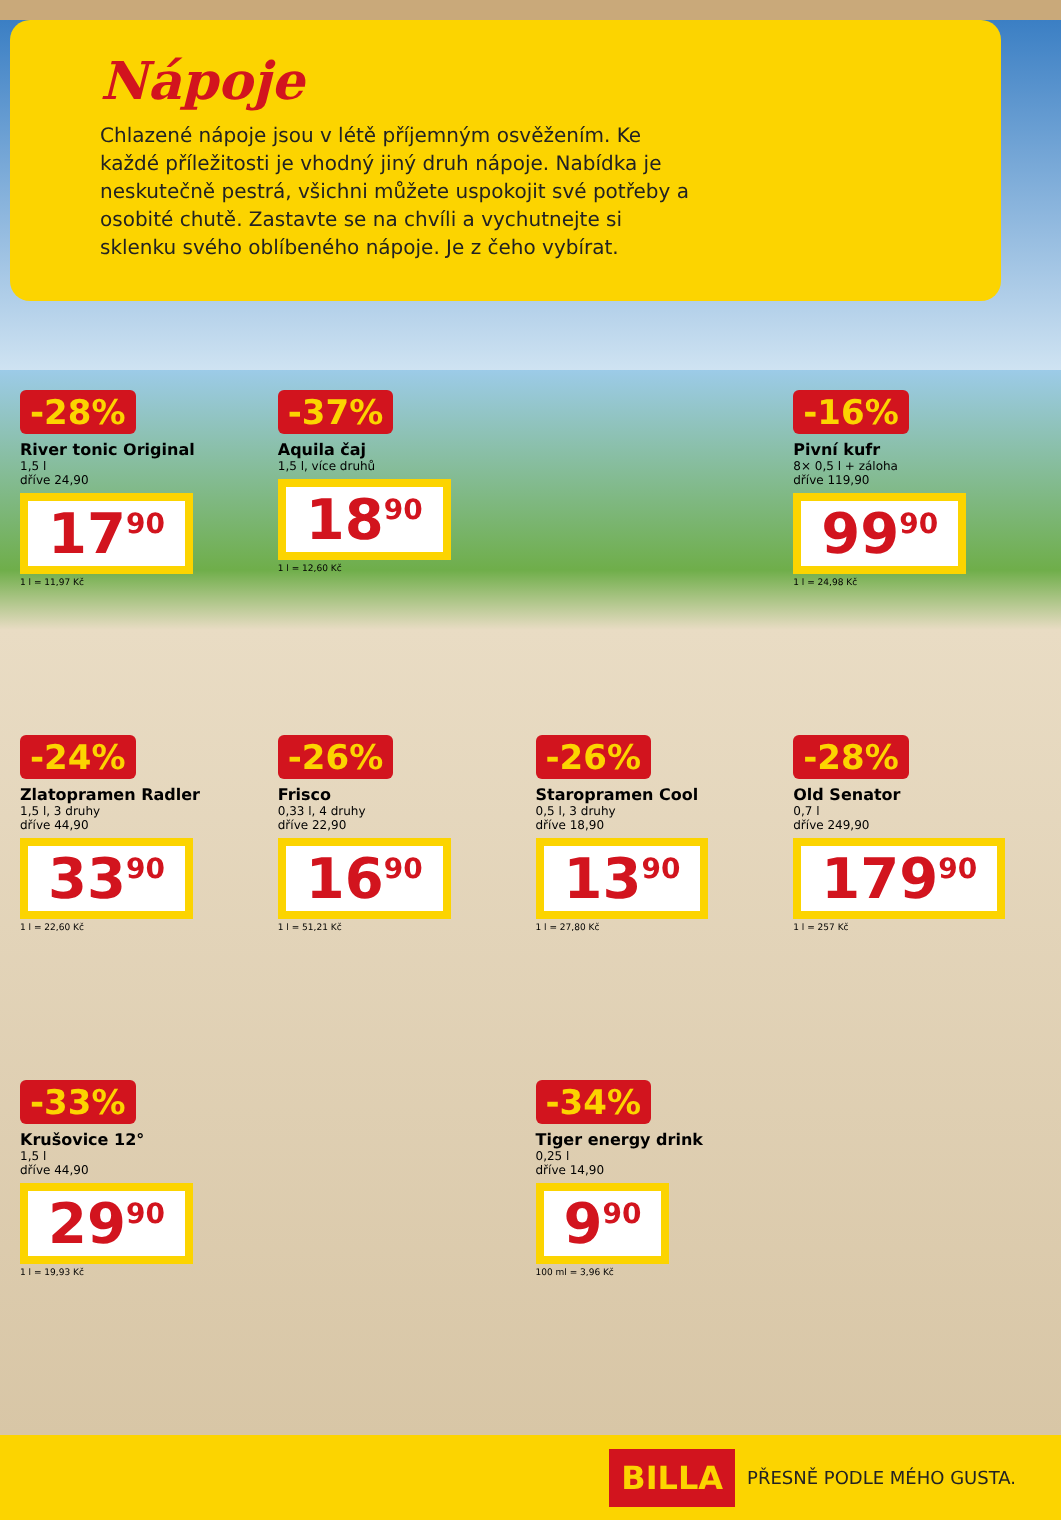Nápoje
Chlazené nápoje jsou v létě příjemným osvěžením. Ke každé příležitosti je vhodný jiný druh nápoje. Nabídka je neskutečně pestrá, všichni můžete uspokojit své potřeby a osobité chutě. Zastavte se na chvíli a vychutnejte si sklenku svého oblíbeného nápoje. Je z čeho vybírat.
-28%
River tonic Original
1,5 l
dříve 24,90
17<sup>90</sup>
1 l = 11,97 Kč
-37%
Aquila čaj
1,5 l, více druhů
18<sup>90</sup>
1 l = 12,60 Kč
-16%
Pivní kufr
8× 0,5 l + záloha
dříve 119,90
99<sup>90</sup>
1 l = 24,98 Kč
-24%
Zlatopramen Radler
1,5 l, 3 druhy
dříve 44,90
33<sup>90</sup>
1 l = 22,60 Kč
-26%
Frisco
0,33 l, 4 druhy
dříve 22,90
16<sup>90</sup>
1 l = 51,21 Kč
-26%
Staropramen Cool
0,5 l, 3 druhy
dříve 18,90
13<sup>90</sup>
1 l = 27,80 Kč
-28%
Old Senator
0,7 l
dříve 249,90
179<sup>90</sup>
1 l = 257 Kč
-33%
Krušovice 12°
1,5 l
dříve 44,90
29<sup>90</sup>
1 l = 19,93 Kč
-34%
Tiger energy drink
0,25 l
dříve 14,90
9<sup>90</sup>
100 ml = 3,96 Kč
BILLA PŘESNĚ PODLE MÉHO GUSTA.